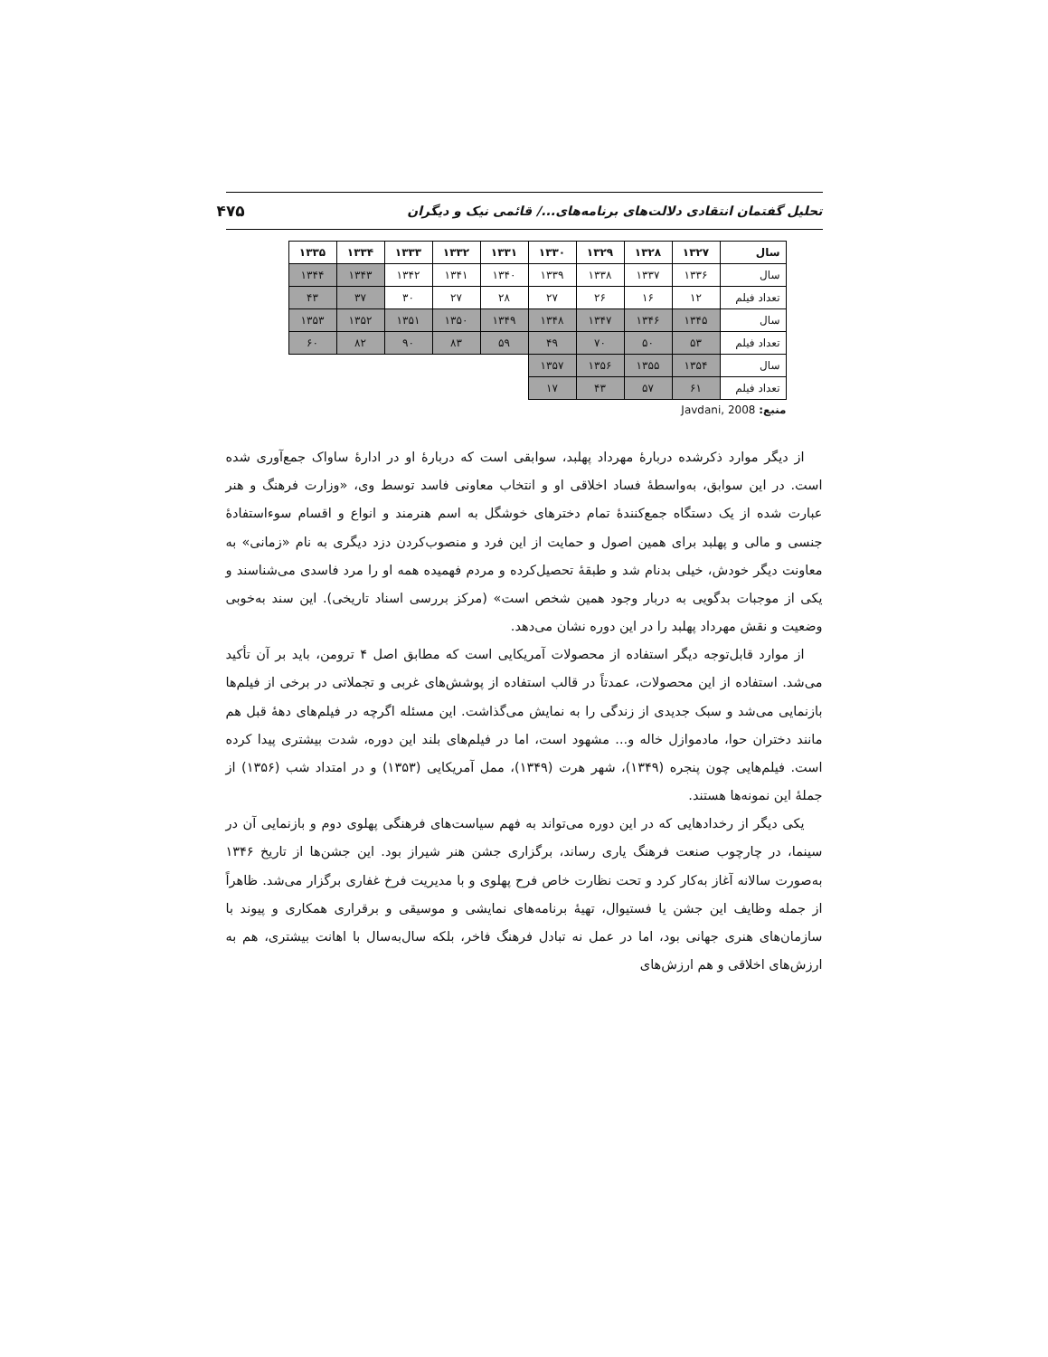تحلیل گفتمان انتقادی دلالت‌های برنامه‌های.../ قائمی نیک و دیگران ۴۷۵
| سال | ۱۳۲۷ | ۱۳۲۸ | ۱۳۲۹ | ۱۳۳۰ | ۱۳۳۱ | ۱۳۳۲ | ۱۳۳۳ | ۱۳۳۴ | ۱۳۳۵ |
| --- | --- | --- | --- | --- | --- | --- | --- | --- | --- |
| سال | ۱۳۳۶ | ۱۳۳۷ | ۱۳۳۸ | ۱۳۳۹ | ۱۳۴۰ | ۱۳۴۱ | ۱۳۴۲ | ۱۳۴۳ | ۱۳۴۴ |
| تعداد فیلم | ۱۲ | ۱۶ | ۲۶ | ۲۷ | ۲۸ | ۲۷ | ۳۰ | ۳۷ | ۴۳ |
| سال | ۱۳۴۵ | ۱۳۴۶ | ۱۳۴۷ | ۱۳۴۸ | ۱۳۴۹ | ۱۳۵۰ | ۱۳۵۱ | ۱۳۵۲ | ۱۳۵۳ |
| تعداد فیلم | ۵۳ | ۵۰ | ۷۰ | ۴۹ | ۵۹ | ۸۳ | ۹۰ | ۸۲ | ۶۰ |
| سال | ۱۳۵۴ | ۱۳۵۵ | ۱۳۵۶ | ۱۳۵۷ | | | | | |
| تعداد فیلم | ۶۱ | ۵۷ | ۴۳ | ۱۷ | | | | | |
منبع: Javdani, 2008
از دیگر موارد ذکرشده دربارۀ مهرداد پهلبد، سوابقی است که دربارۀ او در ادارۀ ساواک جمع‌آوری شده است. در این سوابق، به‌واسطۀ فساد اخلاقی او و انتخاب معاونی فاسد توسط وی، «وزارت فرهنگ و هنر عبارت شده از یک دستگاه جمع‌کنندۀ تمام دخترهای خوشگل به اسم هنرمند و انواع و اقسام سوءاستفادۀ جنسی و مالی و پهلبد برای همین اصول و حمایت از این فرد و منصوب‌کردن دزد دیگری به نام «زمانی» به معاونت دیگر خودش، خیلی بدنام شد و طبقۀ تحصیل‌کرده و مردم فهمیده همه او را مرد فاسدی می‌شناسند و یکی از موجبات بدگویی به دربار وجود همین شخص است» (مرکز بررسی اسناد تاریخی). این سند به‌خوبی وضعیت و نقش مهرداد پهلبد را در این دوره نشان می‌دهد.
از موارد قابل‌توجه دیگر استفاده از محصولات آمریکایی است که مطابق اصل ۴ ترومن، باید بر آن تأکید می‌شد. استفاده از این محصولات، عمدتاً در قالب استفاده از پوشش‌های غربی و تجملاتی در برخی از فیلم‌ها بازنمایی می‌شد و سبک جدیدی از زندگی را به نمایش می‌گذاشت. این مسئله اگرچه در فیلم‌های دهۀ قبل هم مانند دختران حوا، مادموازل خاله و... مشهود است، اما در فیلم‌های بلند این دوره، شدت بیشتری پیدا کرده است. فیلم‌هایی چون پنجره (۱۳۴۹)، شهر هرت (۱۳۴۹)، ممل آمریکایی (۱۳۵۳) و در امتداد شب (۱۳۵۶) از جملۀ این نمونه‌ها هستند.
یکی دیگر از رخدادهایی که در این دوره می‌تواند به فهم سیاست‌های فرهنگی پهلوی دوم و بازنمایی آن در سینما، در چارچوب صنعت فرهنگ یاری رساند، برگزاری جشن هنر شیراز بود. این جشن‌ها از تاریخ ۱۳۴۶ به‌صورت سالانه آغاز به‌کار کرد و تحت نظارت خاص فرح پهلوی و با مدیریت فرخ غفاری برگزار می‌شد. ظاهراً از جمله وظایف این جشن یا فستیوال، تهیۀ برنامه‌های نمایشی و موسیقی و برقراری همکاری و پیوند با سازمان‌های هنری جهانی بود، اما در عمل نه تبادل فرهنگ فاخر، بلکه سال‌به‌سال با اهانت بیشتری، هم به ارزش‌های اخلاقی و هم ارزش‌های